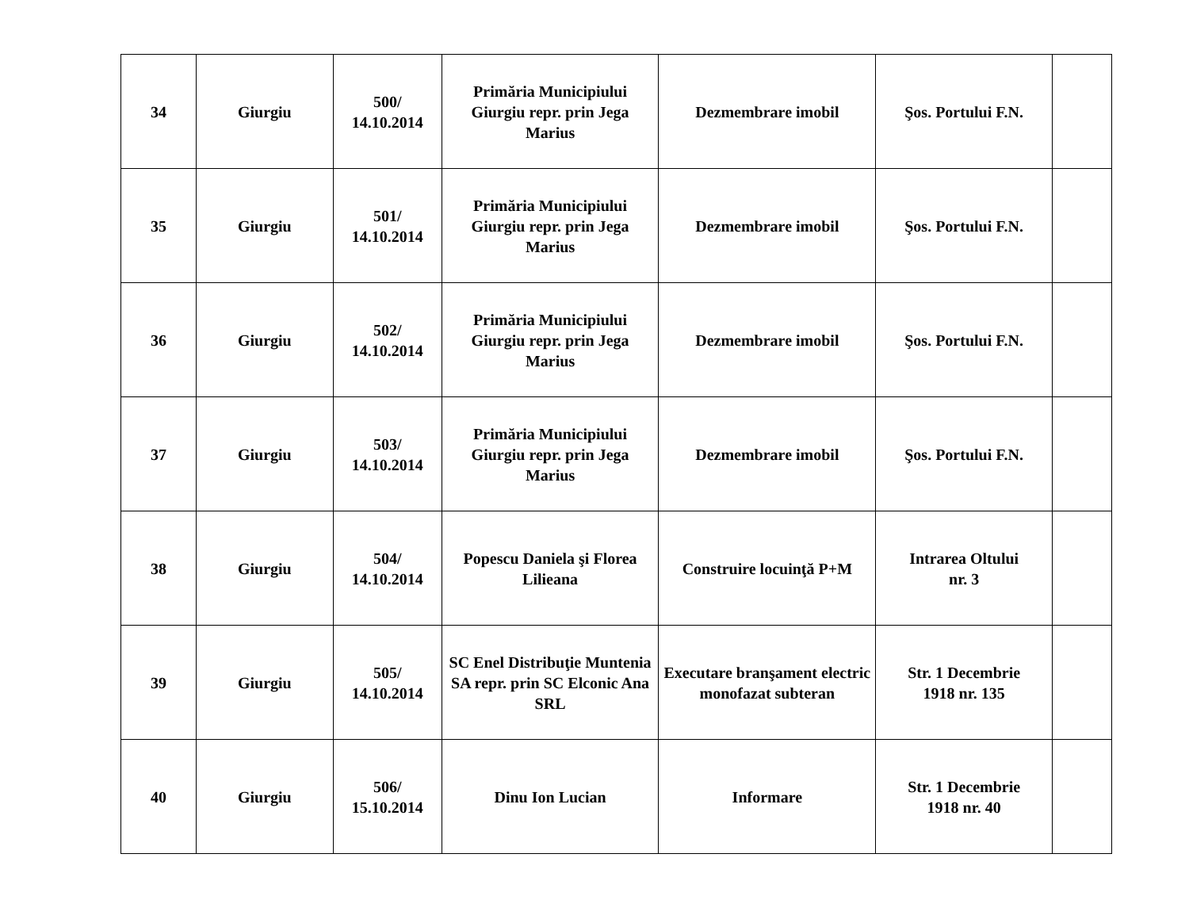| 34 | Giurgiu | 500/ 14.10.2014 | Primăria Municipiului Giurgiu repr. prin Jega Marius | Dezmembrare imobil | Şos. Portului F.N. | |
| 35 | Giurgiu | 501/ 14.10.2014 | Primăria Municipiului Giurgiu repr. prin Jega Marius | Dezmembrare imobil | Şos. Portului F.N. | |
| 36 | Giurgiu | 502/ 14.10.2014 | Primăria Municipiului Giurgiu repr. prin Jega Marius | Dezmembrare imobil | Şos. Portului F.N. | |
| 37 | Giurgiu | 503/ 14.10.2014 | Primăria Municipiului Giurgiu repr. prin Jega Marius | Dezmembrare imobil | Şos. Portului F.N. | |
| 38 | Giurgiu | 504/ 14.10.2014 | Popescu Daniela şi Florea Lilieana | Construire locuinţă P+M | Intrarea Oltului nr. 3 | |
| 39 | Giurgiu | 505/ 14.10.2014 | SC Enel Distribuţie Muntenia SA repr. prin SC Elconic Ana SRL | Executare branşament electric monofazat subteran | Str. 1 Decembrie 1918 nr. 135 | |
| 40 | Giurgiu | 506/ 15.10.2014 | Dinu Ion Lucian | Informare | Str. 1 Decembrie 1918 nr. 40 | |